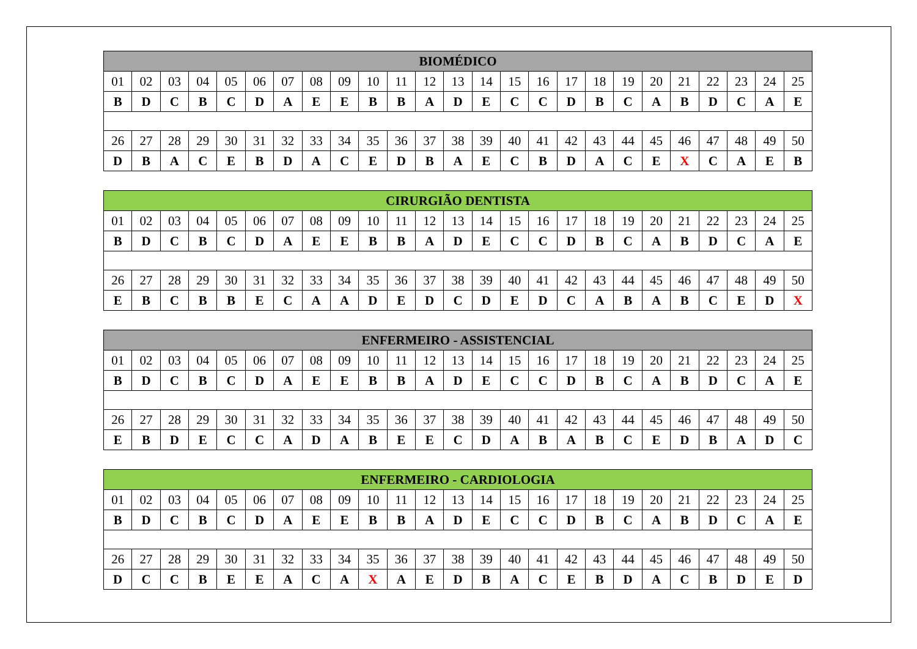| BIOMÉDICO | | | | | | | | | | | | | | | | | | | | | | | | |
| --- | --- | --- | --- | --- | --- | --- | --- | --- | --- | --- | --- | --- | --- | --- | --- | --- | --- | --- | --- | --- | --- | --- | --- | --- |
| 01 | 02 | 03 | 04 | 05 | 06 | 07 | 08 | 09 | 10 | 11 | 12 | 13 | 14 | 15 | 16 | 17 | 18 | 19 | 20 | 21 | 22 | 23 | 24 | 25 |
| B | D | C | B | C | D | A | E | E | B | B | A | D | E | C | C | D | B | C | A | B | D | C | A | E |
| 26 | 27 | 28 | 29 | 30 | 31 | 32 | 33 | 34 | 35 | 36 | 37 | 38 | 39 | 40 | 41 | 42 | 43 | 44 | 45 | 46 | 47 | 48 | 49 | 50 |
| D | B | A | C | E | B | D | A | C | E | D | B | A | E | C | B | D | A | C | E | X | C | A | E | B |
| CIRURGIÃO DENTISTA | | | | | | | | | | | | | | | | | | | | | | | | |
| --- | --- | --- | --- | --- | --- | --- | --- | --- | --- | --- | --- | --- | --- | --- | --- | --- | --- | --- | --- | --- | --- | --- | --- | --- |
| 01 | 02 | 03 | 04 | 05 | 06 | 07 | 08 | 09 | 10 | 11 | 12 | 13 | 14 | 15 | 16 | 17 | 18 | 19 | 20 | 21 | 22 | 23 | 24 | 25 |
| B | D | C | B | C | D | A | E | E | B | B | A | D | E | C | C | D | B | C | A | B | D | C | A | E |
| 26 | 27 | 28 | 29 | 30 | 31 | 32 | 33 | 34 | 35 | 36 | 37 | 38 | 39 | 40 | 41 | 42 | 43 | 44 | 45 | 46 | 47 | 48 | 49 | 50 |
| E | B | C | B | B | E | C | A | A | D | E | D | C | D | E | D | C | A | B | A | B | C | E | D | X |
| ENFERMEIRO - ASSISTENCIAL | | | | | | | | | | | | | | | | | | | | | | | | |
| --- | --- | --- | --- | --- | --- | --- | --- | --- | --- | --- | --- | --- | --- | --- | --- | --- | --- | --- | --- | --- | --- | --- | --- | --- |
| 01 | 02 | 03 | 04 | 05 | 06 | 07 | 08 | 09 | 10 | 11 | 12 | 13 | 14 | 15 | 16 | 17 | 18 | 19 | 20 | 21 | 22 | 23 | 24 | 25 |
| B | D | C | B | C | D | A | E | E | B | B | A | D | E | C | C | D | B | C | A | B | D | C | A | E |
| 26 | 27 | 28 | 29 | 30 | 31 | 32 | 33 | 34 | 35 | 36 | 37 | 38 | 39 | 40 | 41 | 42 | 43 | 44 | 45 | 46 | 47 | 48 | 49 | 50 |
| E | B | D | E | C | C | A | D | A | B | E | E | C | D | A | B | A | B | C | E | D | B | A | D | C |
| ENFERMEIRO - CARDIOLOGIA | | | | | | | | | | | | | | | | | | | | | | | | |
| --- | --- | --- | --- | --- | --- | --- | --- | --- | --- | --- | --- | --- | --- | --- | --- | --- | --- | --- | --- | --- | --- | --- | --- | --- |
| 01 | 02 | 03 | 04 | 05 | 06 | 07 | 08 | 09 | 10 | 11 | 12 | 13 | 14 | 15 | 16 | 17 | 18 | 19 | 20 | 21 | 22 | 23 | 24 | 25 |
| B | D | C | B | C | D | A | E | E | B | B | A | D | E | C | C | D | B | C | A | B | D | C | A | E |
| 26 | 27 | 28 | 29 | 30 | 31 | 32 | 33 | 34 | 35 | 36 | 37 | 38 | 39 | 40 | 41 | 42 | 43 | 44 | 45 | 46 | 47 | 48 | 49 | 50 |
| D | C | C | B | E | E | A | C | A | X | A | E | D | B | A | C | E | B | D | A | C | B | D | E | D |